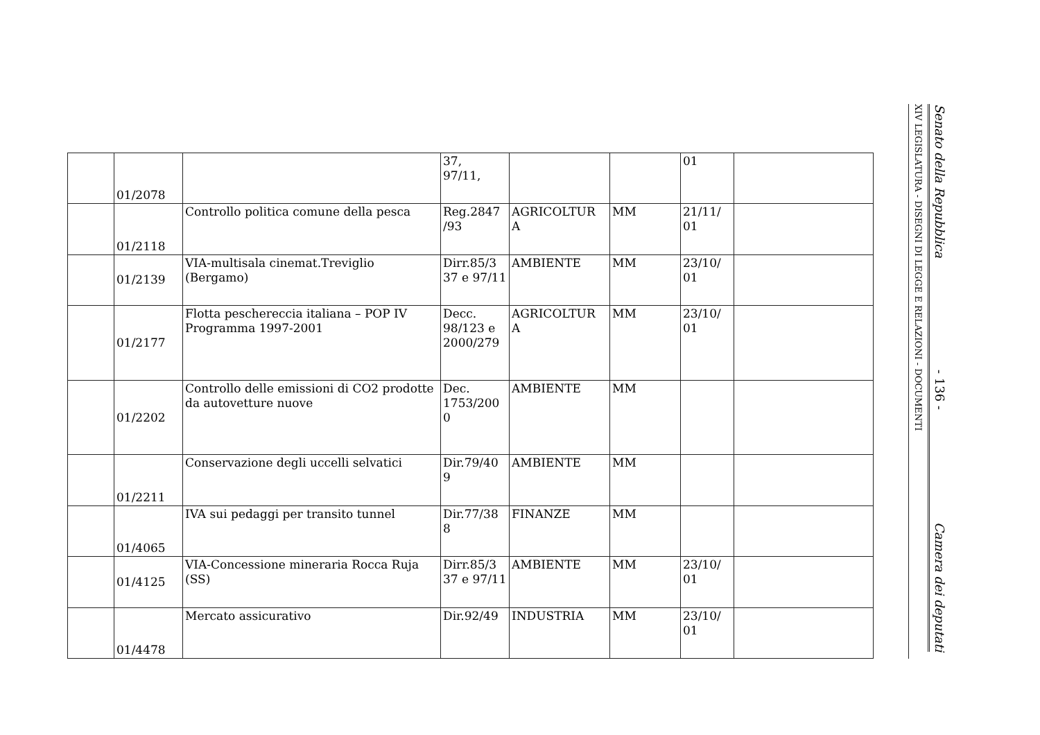| | 01/2078 | | 37, 97/11, | | | 01 | |
| | 01/2118 | Controllo politica comune della pesca | Reg.2847 /93 | AGRICOLTUR A | MM | 21/11/ 01 | |
| | 01/2139 | VIA-multisala cinemat.Treviglio (Bergamo) | Dirr.85/3 37 e 97/11 | AMBIENTE | MM | 23/10/ 01 | |
| | 01/2177 | Flotta peschereccia italiana – POP IV Programma 1997-2001 | Decc. 98/123 e 2000/279 | AGRICOLTUR A | MM | 23/10/ 01 | |
| | 01/2202 | Controllo delle emissioni di CO2 prodotte da autovetture nuove | Dec. 1753/200 0 | AMBIENTE | MM | | |
| | 01/2211 | Conservazione degli uccelli selvatici | Dir.79/40 9 | AMBIENTE | MM | | |
| | 01/4065 | IVA sui pedaggi per transito tunnel | Dir.77/38 8 | FINANZE | MM | | |
| | 01/4125 | VIA-Concessione mineraria Rocca Ruja (SS) | Dirr.85/3 37 e 97/11 | AMBIENTE | MM | 23/10/ 01 | |
| | 01/4478 | Mercato assicurativo | Dir.92/49 | INDUSTRIA | MM | 23/10/ 01 | |
XIV LEGISLATURA - DISEGNI DI LEGGE E RELAZIONI - DOCUMENTI
Senato della Repubblica - 136 - Camera dei deputati